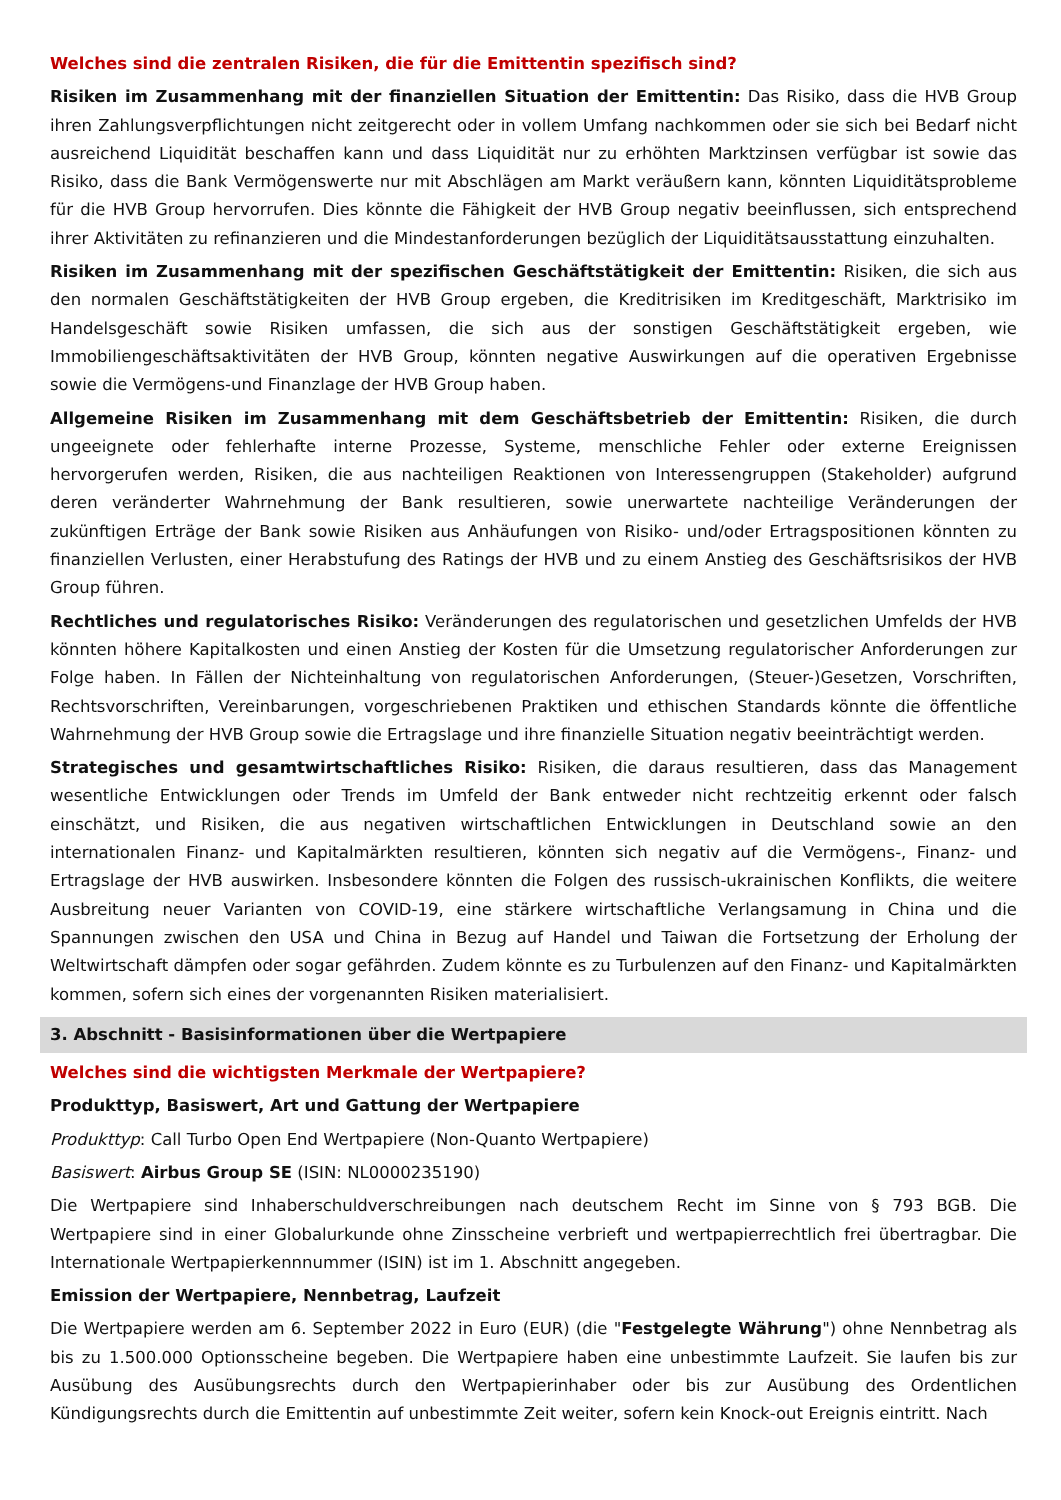Welches sind die zentralen Risiken, die für die Emittentin spezifisch sind?
Risiken im Zusammenhang mit der finanziellen Situation der Emittentin: Das Risiko, dass die HVB Group ihren Zahlungsverpflichtungen nicht zeitgerecht oder in vollem Umfang nachkommen oder sie sich bei Bedarf nicht ausreichend Liquidität beschaffen kann und dass Liquidität nur zu erhöhten Marktzinsen verfügbar ist sowie das Risiko, dass die Bank Vermögenswerte nur mit Abschlägen am Markt veräußern kann, könnten Liquiditätsprobleme für die HVB Group hervorrufen. Dies könnte die Fähigkeit der HVB Group negativ beeinflussen, sich entsprechend ihrer Aktivitäten zu refinanzieren und die Mindestanforderungen bezüglich der Liquiditätsausstattung einzuhalten.
Risiken im Zusammenhang mit der spezifischen Geschäftstätigkeit der Emittentin: Risiken, die sich aus den normalen Geschäftstätigkeiten der HVB Group ergeben, die Kreditrisiken im Kreditgeschäft, Marktrisiko im Handelsgeschäft sowie Risiken umfassen, die sich aus der sonstigen Geschäftstätigkeit ergeben, wie Immobiliengeschäftsaktivitäten der HVB Group, könnten negative Auswirkungen auf die operativen Ergebnisse sowie die Vermögens-und Finanzlage der HVB Group haben.
Allgemeine Risiken im Zusammenhang mit dem Geschäftsbetrieb der Emittentin: Risiken, die durch ungeeignete oder fehlerhafte interne Prozesse, Systeme, menschliche Fehler oder externe Ereignissen hervorgerufen werden, Risiken, die aus nachteiligen Reaktionen von Interessengruppen (Stakeholder) aufgrund deren veränderter Wahrnehmung der Bank resultieren, sowie unerwartete nachteilige Veränderungen der zukünftigen Erträge der Bank sowie Risiken aus Anhäufungen von Risiko- und/oder Ertragspositionen könnten zu finanziellen Verlusten, einer Herabstufung des Ratings der HVB und zu einem Anstieg des Geschäftsrisikos der HVB Group führen.
Rechtliches und regulatorisches Risiko: Veränderungen des regulatorischen und gesetzlichen Umfelds der HVB könnten höhere Kapitalkosten und einen Anstieg der Kosten für die Umsetzung regulatorischer Anforderungen zur Folge haben. In Fällen der Nichteinhaltung von regulatorischen Anforderungen, (Steuer-)Gesetzen, Vorschriften, Rechtsvorschriften, Vereinbarungen, vorgeschriebenen Praktiken und ethischen Standards könnte die öffentliche Wahrnehmung der HVB Group sowie die Ertragslage und ihre finanzielle Situation negativ beeinträchtigt werden.
Strategisches und gesamtwirtschaftliches Risiko: Risiken, die daraus resultieren, dass das Management wesentliche Entwicklungen oder Trends im Umfeld der Bank entweder nicht rechtzeitig erkennt oder falsch einschätzt, und Risiken, die aus negativen wirtschaftlichen Entwicklungen in Deutschland sowie an den internationalen Finanz- und Kapitalmärkten resultieren, könnten sich negativ auf die Vermögens-, Finanz- und Ertragslage der HVB auswirken. Insbesondere könnten die Folgen des russisch-ukrainischen Konflikts, die weitere Ausbreitung neuer Varianten von COVID-19, eine stärkere wirtschaftliche Verlangsamung in China und die Spannungen zwischen den USA und China in Bezug auf Handel und Taiwan die Fortsetzung der Erholung der Weltwirtschaft dämpfen oder sogar gefährden. Zudem könnte es zu Turbulenzen auf den Finanz- und Kapitalmärkten kommen, sofern sich eines der vorgenannten Risiken materialisiert.
3. Abschnitt - Basisinformationen über die Wertpapiere
Welches sind die wichtigsten Merkmale der Wertpapiere?
Produkttyp, Basiswert, Art und Gattung der Wertpapiere
Produkttyp: Call Turbo Open End Wertpapiere (Non-Quanto Wertpapiere)
Basiswert: Airbus Group SE (ISIN: NL0000235190)
Die Wertpapiere sind Inhaberschuldverschreibungen nach deutschem Recht im Sinne von § 793 BGB. Die Wertpapiere sind in einer Globalurkunde ohne Zinsscheine verbrieft und wertpapierrechtlich frei übertragbar. Die Internationale Wertpapierkennnummer (ISIN) ist im 1. Abschnitt angegeben.
Emission der Wertpapiere, Nennbetrag, Laufzeit
Die Wertpapiere werden am 6. September 2022 in Euro (EUR) (die "Festgelegte Währung") ohne Nennbetrag als bis zu 1.500.000 Optionsscheine begeben. Die Wertpapiere haben eine unbestimmte Laufzeit. Sie laufen bis zur Ausübung des Ausübungsrechts durch den Wertpapierinhaber oder bis zur Ausübung des Ordentlichen Kündigungsrechts durch die Emittentin auf unbestimmte Zeit weiter, sofern kein Knock-out Ereignis eintritt. Nach